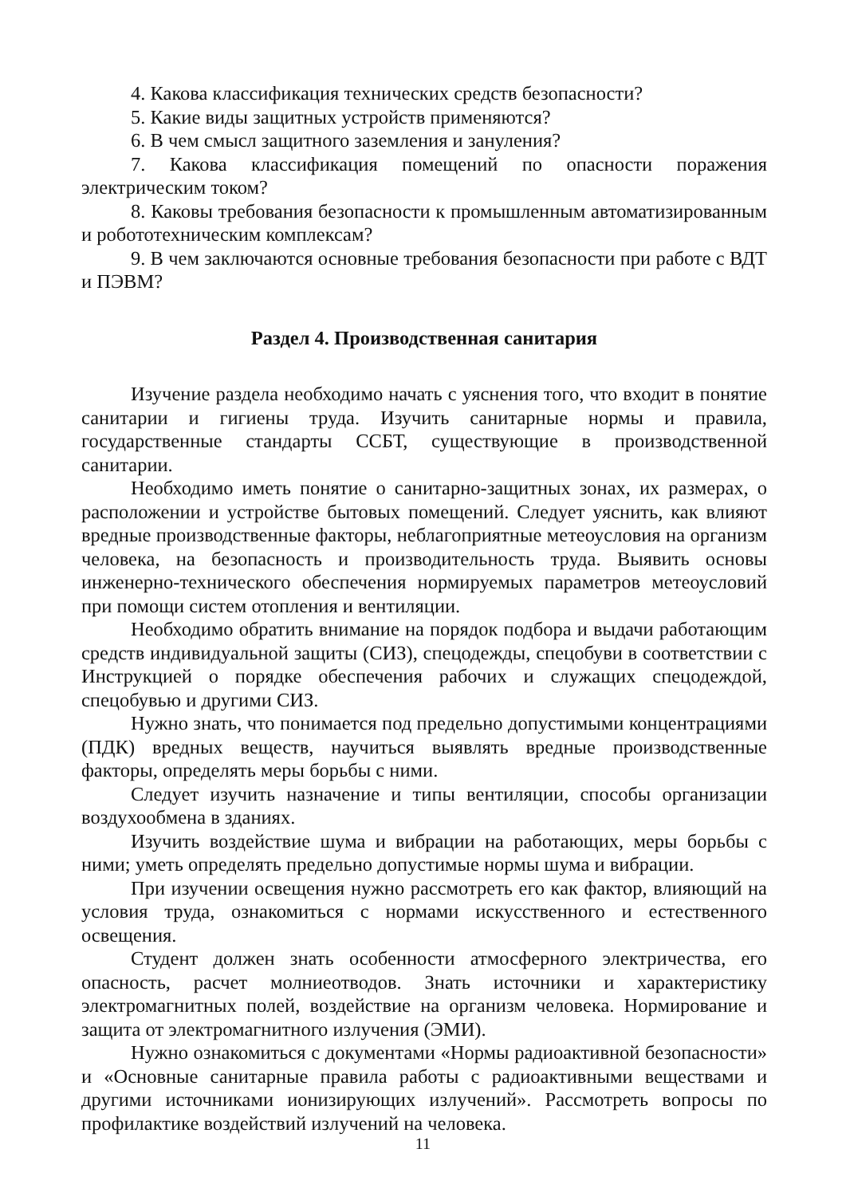4. Какова классификация технических средств безопасности?
5. Какие виды защитных устройств применяются?
6. В чем смысл защитного заземления и зануления?
7. Какова классификация помещений по опасности поражения электрическим током?
8. Каковы требования безопасности к промышленным автоматизированным и робототехническим комплексам?
9. В чем заключаются основные требования безопасности при работе с ВДТ и ПЭВМ?
Раздел 4. Производственная санитария
Изучение раздела необходимо начать с уяснения того, что входит в понятие санитарии и гигиены труда. Изучить санитарные нормы и правила, государственные стандарты ССБТ, существующие в производственной санитарии.
Необходимо иметь понятие о санитарно-защитных зонах, их размерах, о расположении и устройстве бытовых помещений. Следует уяснить, как влияют вредные производственные факторы, неблагоприятные метеоусловия на организм человека, на безопасность и производительность труда. Выявить основы инженерно-технического обеспечения нормируемых параметров метеоусловий при помощи систем отопления и вентиляции.
Необходимо обратить внимание на порядок подбора и выдачи работающим средств индивидуальной защиты (СИЗ), спецодежды, спецобуви в соответствии с Инструкцией о порядке обеспечения рабочих и служащих спецодеждой, спецобувью и другими СИЗ.
Нужно знать, что понимается под предельно допустимыми концентрациями (ПДК) вредных веществ, научиться выявлять вредные производственные факторы, определять меры борьбы с ними.
Следует изучить назначение и типы вентиляции, способы организации воздухообмена в зданиях.
Изучить воздействие шума и вибрации на работающих, меры борьбы с ними; уметь определять предельно допустимые нормы шума и вибрации.
При изучении освещения нужно рассмотреть его как фактор, влияющий на условия труда, ознакомиться с нормами искусственного и естественного освещения.
Студент должен знать особенности атмосферного электричества, его опасность, расчет молниеотводов. Знать источники и характеристику электромагнитных полей, воздействие на организм человека. Нормирование и защита от электромагнитного излучения (ЭМИ).
Нужно ознакомиться с документами «Нормы радиоактивной безопасности» и «Основные санитарные правила работы с радиоактивными веществами и другими источниками ионизирующих излучений». Рассмотреть вопросы по профилактике воздействий излучений на человека.
11